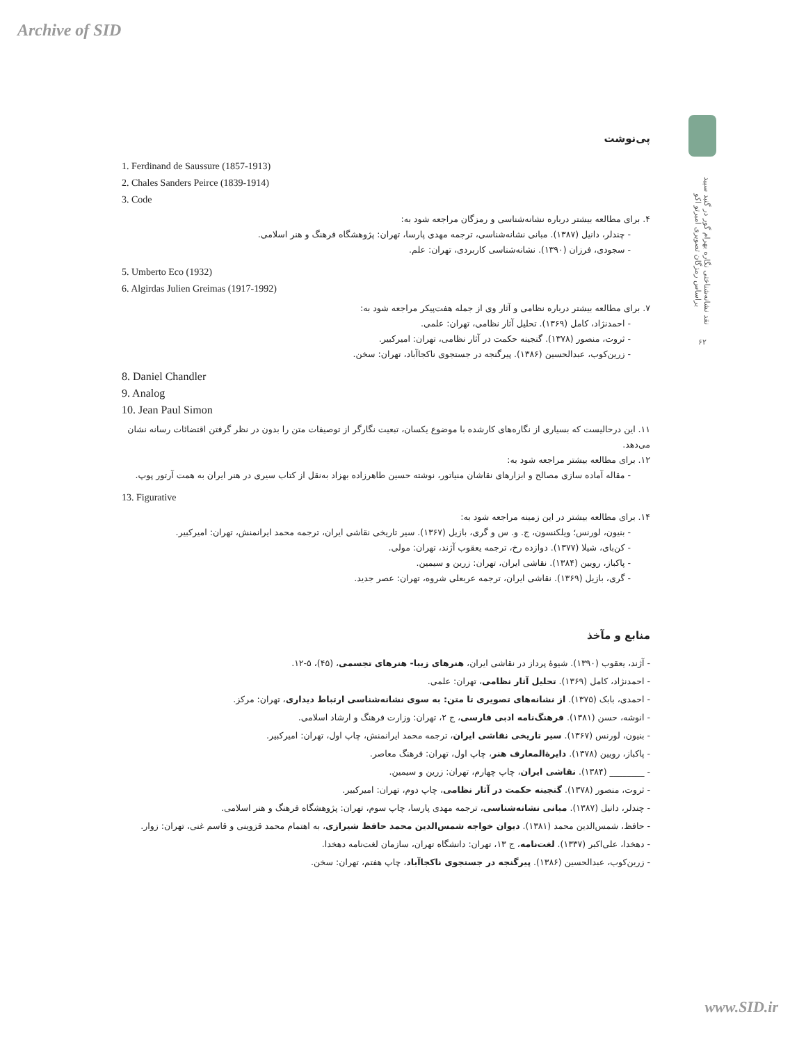Archive of SID
نقد نشانه‌شناختی نگاره بهرام گور در گنبد سپید براساس رمزگان تصویری امبرتو اکو
۶۲
پی‌نوشت
1. Ferdinand de Saussure (1857-1913)
2. Chales Sanders Peirce (1839-1914)
3. Code
۴. برای مطالعه بیشتر درباره نشانه‌شناسی و رمزگان مراجعه شود به:
- چندلر، دانیل (۱۳۸۷). مبانی نشانه‌شناسی، ترجمه مهدی پارسا، تهران: پژوهشگاه فرهنگ و هنر اسلامی.
- سجودی، فرزان (۱۳۹۰). نشانه‌شناسی کاربردی، تهران: علم.
5. Umberto Eco (1932)
6. Algirdas Julien Greimas (1917-1992)
۷. برای مطالعه بیشتر درباره نظامی و آثار وی از جمله هفت‌پیکر مراجعه شود به:
- احمدنژاد، کامل (۱۳۶۹). تحلیل آثار نظامی، تهران: علمی.
- ثروت، منصور (۱۳۷۸). گنجینه حکمت در آثار نظامی، تهران: امیرکبیر.
- زرین‌کوب، عبدالحسین (۱۳۸۶). پیرگنجه در جستجوی ناکجاآباد، تهران: سخن.
8. Daniel Chandler
9. Analog
10. Jean Paul Simon
۱۱. این درحالیست که بسیاری از نگاره‌های کارشده با موضوع یکسان، تبعیت نگارگر از توصیفات متن را بدون در نظر گرفتن اقتضائات رسانه نشان می‌دهد.
۱۲. برای مطالعه بیشتر مراجعه شود به:
- مقاله آماده سازی مصالح و ابزارهای نقاشان منیاتور، نوشته حسین طاهرزاده بهزاد به‌نقل از کتاب سیری در هنر ایران به همت آرتور پوپ.
13. Figurative
۱۴. برای مطالعه بیشتر در این زمینه مراجعه شود به:
- بنیون، لورنس؛ ویلکنسون، ج. و. س و گری، بازیل (۱۳۶۷). سیر تاریخی نقاشی ایران، ترجمه محمد ایرانمنش، تهران: امیرکبیر.
- کن‌بای، شیلا (۱۳۷۷). دوازده رخ، ترجمه یعقوب آژند، تهران: مولی.
- پاکباز، رویین (۱۳۸۴). نقاشی ایران، تهران: زرین و سیمین.
- گری، بازیل (۱۳۶۹). نقاشی ایران، ترجمه عربعلی شروه، تهران: عصر جدید.
منابع و مآخذ
- آژند، یعقوب (۱۳۹۰). شیوهٔ پرداز در نقاشی ایران، هنرهای زیبا- هنرهای تجسمی، (۴۵)، ۵-۱۲.
- احمدنژاد، کامل (۱۳۶۹). تحلیل آثار نظامی، تهران: علمی.
- احمدی، بابک (۱۳۷۵). از نشانه‌های تصویری تا متن: به سوی نشانه‌شناسی ارتباط دیداری، تهران: مرکز.
- انوشه، حسن (۱۳۸۱). فرهنگ‌نامه ادبی فارسی، ج ۲، تهران: وزارت فرهنگ و ارشاد اسلامی.
- بنیون، لورنس (۱۳۶۷). سیر تاریخی نقاشی ایران، ترجمه محمد ایرانمنش، چاپ اول، تهران: امیرکبیر.
- پاکباز، رویین (۱۳۷۸). دایرةالمعارف هنر، چاپ اول، تهران: فرهنگ معاصر.
- ________ (۱۳۸۴). نقاشی ایران، چاپ چهارم، تهران: زرین و سیمین.
- ثروت، منصور (۱۳۷۸). گنجینه حکمت در آثار نظامی، چاپ دوم، تهران: امیرکبیر.
- چندلر، دانیل (۱۳۸۷). مبانی نشانه‌شناسی، ترجمه مهدی پارسا، چاپ سوم، تهران: پژوهشگاه فرهنگ و هنر اسلامی.
- حافظ، شمس‌الدین محمد (۱۳۸۱). دیوان خواجه شمس‌الدین محمد حافظ شیرازی، به اهتمام محمد قزوینی و قاسم غنی، تهران: زوار.
- دهخدا، علی‌اکبر (۱۳۳۷). لغت‌نامه، ج ۱۳، تهران: دانشگاه تهران، سازمان لغت‌نامه دهخدا.
- زرین‌کوب، عبدالحسین (۱۳۸۶). پیرگنجه در جستجوی ناکجاآباد، چاپ هفتم، تهران: سخن.
www.SID.ir